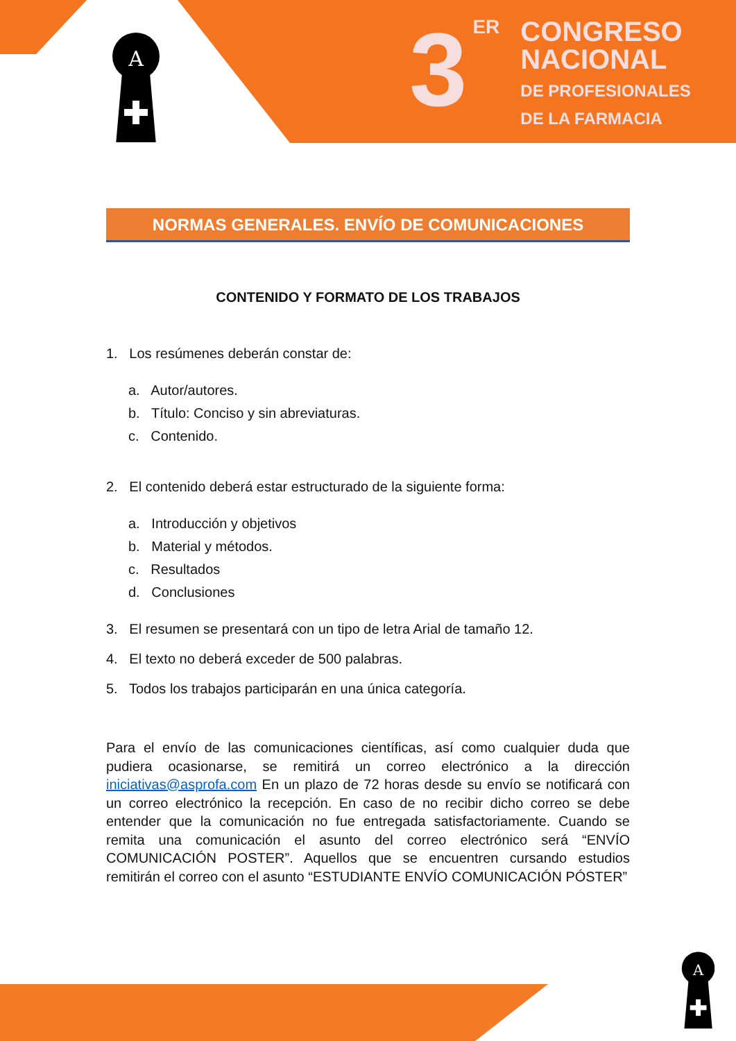A
A
3 ER
CONGRESO
NACIONAL
DE PROFESIONALES
DE LA FARMACIA
NORMAS GENERALES. ENVÍO DE COMUNICACIONES
CONTENIDO Y FORMATO DE LOS TRABAJOS
1. Los resúmenes deberán constar de:
a. Autor/autores.
b. Título: Conciso y sin abreviaturas.
c. Contenido.
2. El contenido deberá estar estructurado de la siguiente forma:
a. Introducción y objetivos
b. Material y métodos.
c. Resultados
d. Conclusiones
3. El resumen se presentará con un tipo de letra Arial de tamaño 12.
4. El texto no deberá exceder de 500 palabras.
5. Todos los trabajos participarán en una única categoría.
Para el envío de las comunicaciones científicas, así como cualquier duda que pudiera ocasionarse, se remitirá un correo electrónico a la dirección iniciativas@asprofa.com En un plazo de 72 horas desde su envío se notificará con un correo electrónico la recepción. En caso de no recibir dicho correo se debe entender que la comunicación no fue entregada satisfactoriamente. Cuando se remita una comunicación el asunto del correo electrónico será “ENVÍO COMUNICACIÓN POSTER”. Aquellos que se encuentren cursando estudios remitirán el correo con el asunto “ESTUDIANTE ENVÍO COMUNICACIÓN PÓSTER”